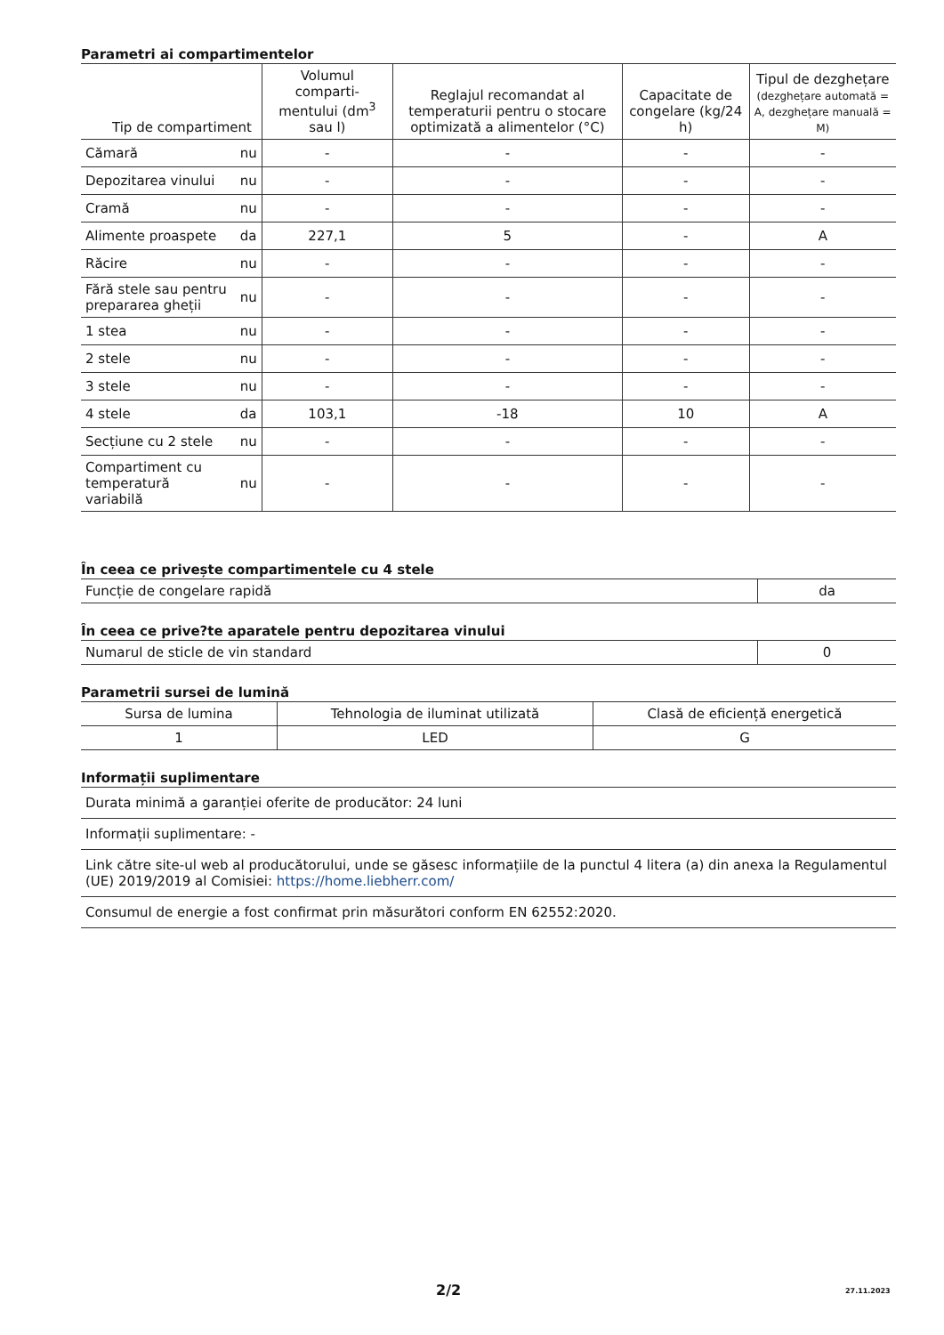Parametri ai compartimentelor
| Tip de compartiment | | Volumul comparti-mentului (dm<sup>3</sup> sau l) | Reglajul recomandat al temperaturii pentru o stocare optimizată a alimentelor (°C) | Capacitate de congelare (kg/24 h) | Tipul de dezghețare (dezghețare automată = A, dezghețare manuală = M) |
| --- | --- | --- | --- | --- | --- |
| Cămară | nu | - | - | - | - |
| Depozitarea vinului | nu | - | - | - | - |
| Cramă | nu | - | - | - | - |
| Alimente proaspete | da | 227,1 | 5 | - | A |
| Răcire | nu | - | - | - | - |
| Fără stele sau pentru prepararea gheții | nu | - | - | - | - |
| 1 stea | nu | - | - | - | - |
| 2 stele | nu | - | - | - | - |
| 3 stele | nu | - | - | - | - |
| 4 stele | da | 103,1 | -18 | 10 | A |
| Secțiune cu 2 stele | nu | - | - | - | - |
| Compartiment cu temperatură variabilă | nu | - | - | - | - |
În ceea ce privește compartimentele cu 4 stele
| Funcție de congelare rapidă | da |
În ceea ce prive?te aparatele pentru depozitarea vinului
| Numarul de sticle de vin standard | 0 |
Parametrii sursei de lumină
| Sursa de lumina | Tehnologia de iluminat utilizată | Clasă de eficiență energetică |
| 1 | LED | G |
Informații suplimentare
| Durata minimă a garanției oferite de producător: 24 luni |
| Informații suplimentare: - |
| Link către site-ul web al producătorului, unde se găsesc informațiile de la punctul 4 litera (a) din anexa la Regulamentul (UE) 2019/2019 al Comisiei: https://home.liebherr.com/ |
| Consumul de energie a fost confirmat prin măsurători conform EN 62552:2020. |
2/2 27.11.2023